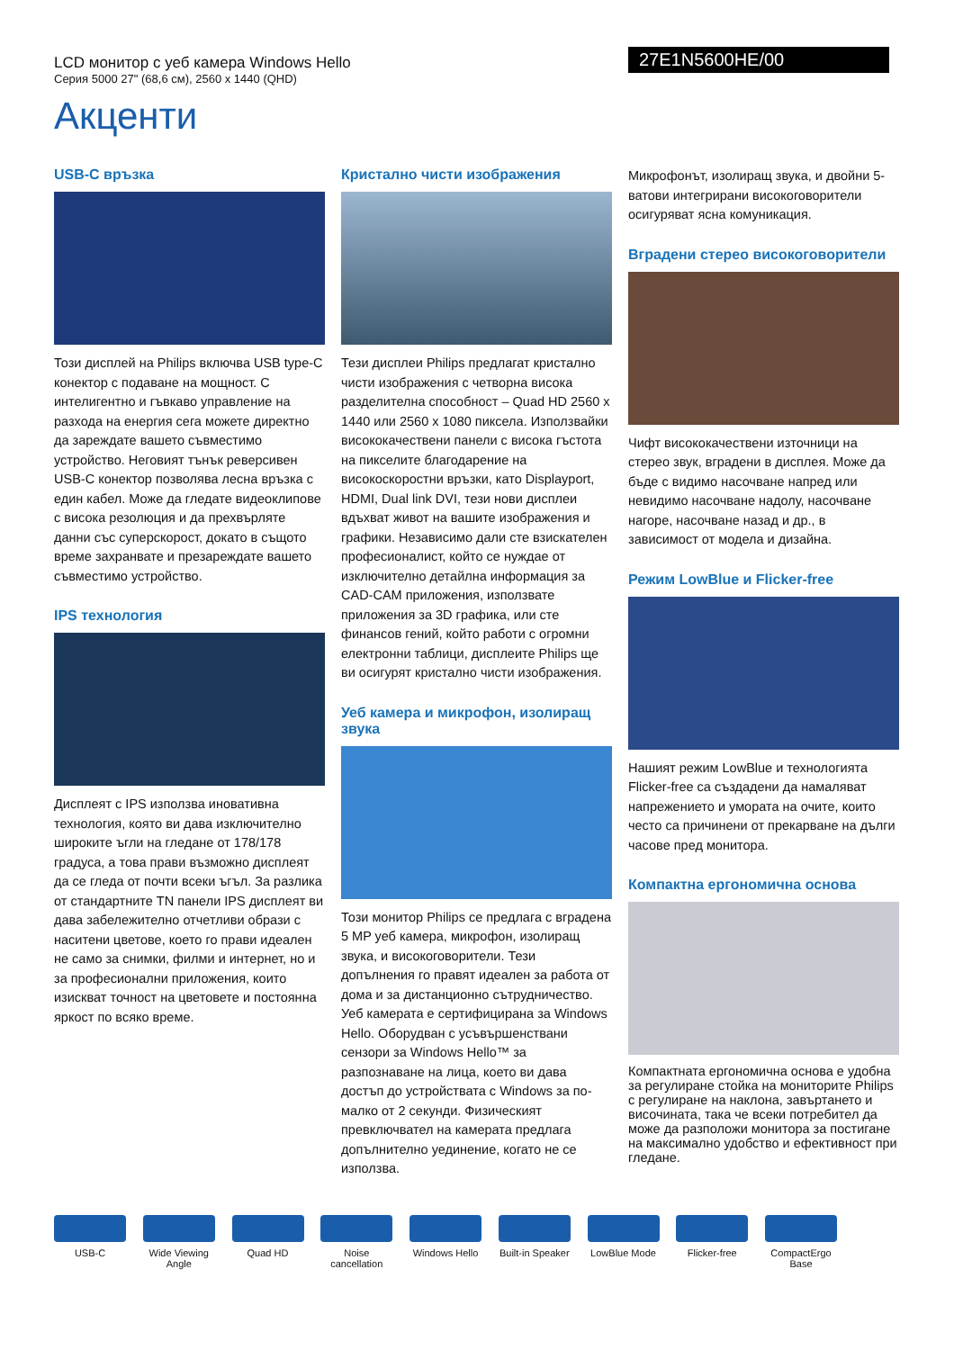LCD монитор с уеб камера Windows Hello
Серия 5000 27" (68,6 см), 2560 x 1440 (QHD)
27E1N5600HE/00
Акценти
USB-C връзка
Този дисплей на Philips включва USB type-C конектор с подаване на мощност. С интелигентно и гъвкаво управление на разхода на енергия сега можете директно да зареждате вашето съвместимо устройство. Неговият тънък реверсивен USB-C конектор позволява лесна връзка с един кабел. Може да гледате видеоклипове с висока резолюция и да прехвърляте данни със суперскорост, докато в същото време захранвате и презареждате вашето съвместимо устройство.
IPS технология
Дисплеят с IPS използва иновативна технология, която ви дава изключително широките ъгли на гледане от 178/178 градуса, а това прави възможно дисплеят да се гледа от почти всеки ъгъл. За разлика от стандартните TN панели IPS дисплеят ви дава забележително отчетливи образи с наситени цветове, което го прави идеален не само за снимки, филми и интернет, но и за професионални приложения, които изискват точност на цветовете и постоянна яркост по всяко време.
Кристално чисти изображения
Тези дисплеи Philips предлагат кристално чисти изображения с четворна висока разделителна способност – Quad HD 2560 x 1440 или 2560 x 1080 пиксела. Използвайки висококачествени панели с висока гъстота на пикселите благодарение на високоскоростни връзки, като Displayport, HDMI, Dual link DVI, тези нови дисплеи вдъхват живот на вашите изображения и графики. Независимо дали сте взискателен професионалист, който се нуждае от изключително детайлна информация за CAD-CAM приложения, използвате приложения за 3D графика, или сте финансов гений, който работи с огромни електронни таблици, дисплеите Philips ще ви осигурят кристално чисти изображения.
Уеб камера и микрофон, изолиращ звука
Този монитор Philips се предлага с вградена 5 MP уеб камера, микрофон, изолиращ звука, и високоговорители. Тези допълнения го правят идеален за работа от дома и за дистанционно сътрудничество. Уеб камерата е сертифицирана за Windows Hello. Оборудван с усъвършенствани сензори за Windows Hello™ за разпознаване на лица, което ви дава достъп до устройствата с Windows за по-малко от 2 секунди. Физическият превключвател на камерата предлага допълнително уединение, когато не се използва.
Микрофонът, изолиращ звука, и двойни 5-ватови интегрирани високоговорители осигуряват ясна комуникация.
Вградени стерео високоговорители
Чифт висококачествени източници на стерео звук, вградени в дисплея. Може да бъде с видимо насочване напред или невидимо насочване надолу, насочване нагоре, насочване назад и др., в зависимост от модела и дизайна.
Режим LowBlue и Flicker-free
Нашият режим LowBlue и технологията Flicker-free са създадени да намаляват напрежението и умората на очите, които често са причинени от прекарване на дълги часове пред монитора.
Компактна ергономична основа
Компактната ергономична основа е удобна за регулиране стойка на мониторите Philips с регулиране на наклона, завъртането и височината, така че всеки потребител да може да разположи монитора за постигане на максимално удобство и ефективност при гледане.
USB-C Wide Viewing Angle
Quad HD Noise cancellation
Windows Hello
Built-in Speaker
LowBlue Mode Flicker-free CompactErgo Base